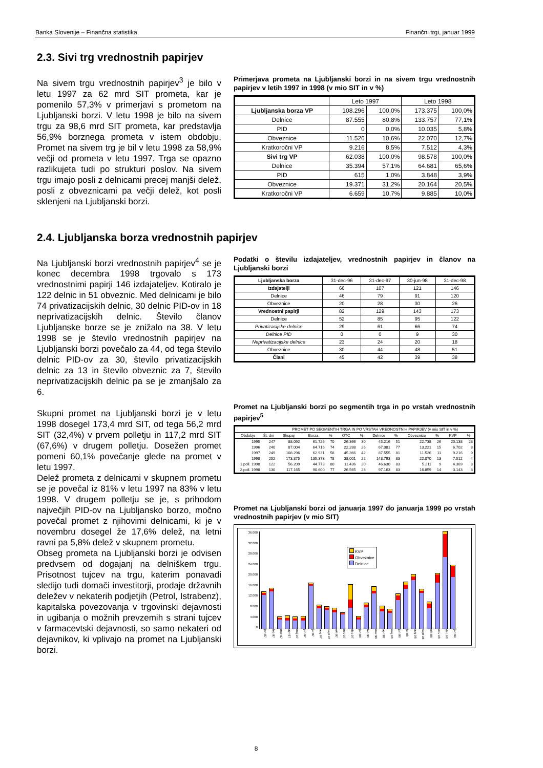Banka Slovenije – Finančna statistika Finančni trgi, januar 1999
2.3. Sivi trg vrednostnih papirjev
Na sivem trgu vrednostnih papirjev<sup>3</sup> je bilo v letu 1997 za 62 mrd SIT prometa, kar je pomenilo 57,3% v primerjavi s prometom na Ljubljanski borzi. V letu 1998 je bilo na sivem trgu za 98,6 mrd SIT prometa, kar predstavlja 56,9% borznega prometa v istem obdobju. Promet na sivem trg je bil v letu 1998 za 58,9% večji od prometa v letu 1997. Trga se opazno razlikujeta tudi po strukturi poslov. Na sivem trgu imajo posli z delnicami precej manjši delež, posli z obveznicami pa večji delež, kot posli sklenjeni na Ljubljanski borzi.
Primerjava prometa na Ljubljanski borzi in na sivem trgu vrednostnih papirjev v letih 1997 in 1998 (v mio SIT in v %)
| | Leto 1997 | | Leto 1998 | |
| --- | --- | --- | --- | --- |
| Ljubljanska borza VP | 108.296 | 100,0% | 173.375 | 100,0% |
| Delnice | 87.555 | 80,8% | 133.757 | 77,1% |
| PID | 0 | 0,0% | 10.035 | 5,8% |
| Obveznice | 11.526 | 10,6% | 22.070 | 12,7% |
| Kratkoročni VP | 9.216 | 8,5% | 7.512 | 4,3% |
| Sivi trg VP | 62.038 | 100,0% | 98.578 | 100,0% |
| Delnice | 35.394 | 57,1% | 64.681 | 65,6% |
| PID | 615 | 1,0% | 3.848 | 3,9% |
| Obveznice | 19.371 | 31,2% | 20.164 | 20,5% |
| Kratkoročni VP | 6.659 | 10,7% | 9.885 | 10,0% |
2.4. Ljubljanska borza vrednostnih papirjev
Na Ljubljanski borzi vrednostnih papirjev<sup>4</sup> se je konec decembra 1998 trgovalo s 173 vrednostnimi papirji 146 izdajateljev. Kotiralo je 122 delnic in 51 obveznic. Med delnicami je bilo 74 privatizacijskih delnic, 30 delnic PID-ov in 18 neprivatizacijskih delnic. Število članov Ljubljanske borze se je znižalo na 38. V letu 1998 se je število vrednostnih papirjev na Ljubljanski borzi povečalo za 44, od tega število delnic PID-ov za 30, število privatizacijskih delnic za 13 in število obveznic za 7, število neprivatizacijskih delnic pa se je zmanjšalo za 6.
Skupni promet na Ljubljanski borzi je v letu 1998 dosegel 173,4 mrd SIT, od tega 56,2 mrd SIT (32,4%) v prvem polletju in 117,2 mrd SIT (67,6%) v drugem polletju. Dosežen promet pomeni 60,1% povečanje glede na promet v letu 1997.
Delež prometa z delnicami v skupnem prometu se je povečal iz 81% v letu 1997 na 83% v letu 1998. V drugem polletju se je, s prihodom največjih PID-ov na Ljubljansko borzo, močno povečal promet z njihovimi delnicami, ki je v novembru dosegel že 17,6% delež, na letni ravni pa 5,8% delež v skupnem prometu.
Obseg prometa na Ljubljanski borzi je odvisen predvsem od dogajanj na delniškem trgu. Prisotnost tujcev na trgu, katerim ponavadi sledijo tudi domači investitorji, prodaje državnih deležev v nekaterih podjetjih (Petrol, Istrabenz), kapitalska povezovanja v trgovinski dejavnosti in ugibanja o možnih prevzemih s strani tujcev v farmacevtski dejavnosti, so samo nekateri od dejavnikov, ki vplivajo na promet na Ljubljanski borzi.
Podatki o številu izdajateljev, vrednostnih papirjev in članov na Ljubljanski borzi
| Ljubljanska borza | 31-dec-96 | 31-dec-97 | 30-jun-98 | 31-dec-98 |
| --- | --- | --- | --- | --- |
| Izdajatelji | 66 | 107 | 121 | 146 |
| Delnice | 46 | 79 | 91 | 120 |
| Obveznice | 20 | 28 | 30 | 26 |
| Vrednostni papirji | 82 | 129 | 143 | 173 |
| Delnice | 52 | 85 | 95 | 122 |
| Privatizacijske delnice | 29 | 61 | 66 | 74 |
| Delnice PID | 0 | 0 | 9 | 30 |
| Neprivatizacijske delnice | 23 | 24 | 20 | 18 |
| Obveznice | 30 | 44 | 48 | 51 |
| Člani | 45 | 42 | 39 | 38 |
Promet na Ljubljanski borzi po segmentih trga in po vrstah vrednostnih papirjev<sup>5</sup>
| | | PROMET PO SEGMENTIH TRGA IN PO VRSTAH VREDNOSTNIH PAPIRJEV (v mio SIT in v %) | | | | | | | | | | |
| --- | --- | --- | --- | --- | --- | --- | --- | --- | --- | --- | --- | --- |
| Obdobje | Št. dni | Skupaj | Borza | % | OTC | % | Delnice | % | Obveznice | % | KVP | % |
| 1995 | 247 | 88.092 | 61.726 | 70 | 26.366 | 30 | 45.216 | 51 | 22.738 | 26 | 20.138 | 23 |
| 1996 | 240 | 87.004 | 64.716 | 74 | 22.288 | 26 | 67.081 | 77 | 13.221 | 15 | 6.702 | 8 |
| 1997 | 249 | 108.296 | 62.931 | 58 | 45.366 | 42 | 87.555 | 81 | 11.526 | 11 | 9.216 | 9 |
| 1998 | 252 | 173.375 | 135.373 | 78 | 38.001 | 22 | 143.793 | 83 | 22.070 | 13 | 7.512 | 4 |
| 1.poll. 1998 | 122 | 56.209 | 44.773 | 80 | 11.436 | 20 | 46.630 | 83 | 5.211 | 9 | 4.369 | 8 |
| 2.poll. 1998 | 130 | 117.165 | 90.600 | 77 | 26.565 | 23 | 97.163 | 83 | 16.859 | 14 | 3.143 | 3 |
Promet na Ljubljanski borzi od januarja 1997 do januarja 1999 po vrstah vrednostnih papirjev (v mio SIT)
36.000
32.000
28.000
24.000
20.000
16.000
12.000
8.000
4.000
0
KVP
Obveznice
Delnice
jan 97 feb 97 mar 97 apr 97 maj 97 jun 97 jul 97 avg 97 sept 97 okt 97 nov 97 dec 97 jan 98 feb 98 mar 98 apr 98 maj 98 jun 98 jul 98 avg 98 sept 98 okt 98 nov 98 dec 98 jan 99
8